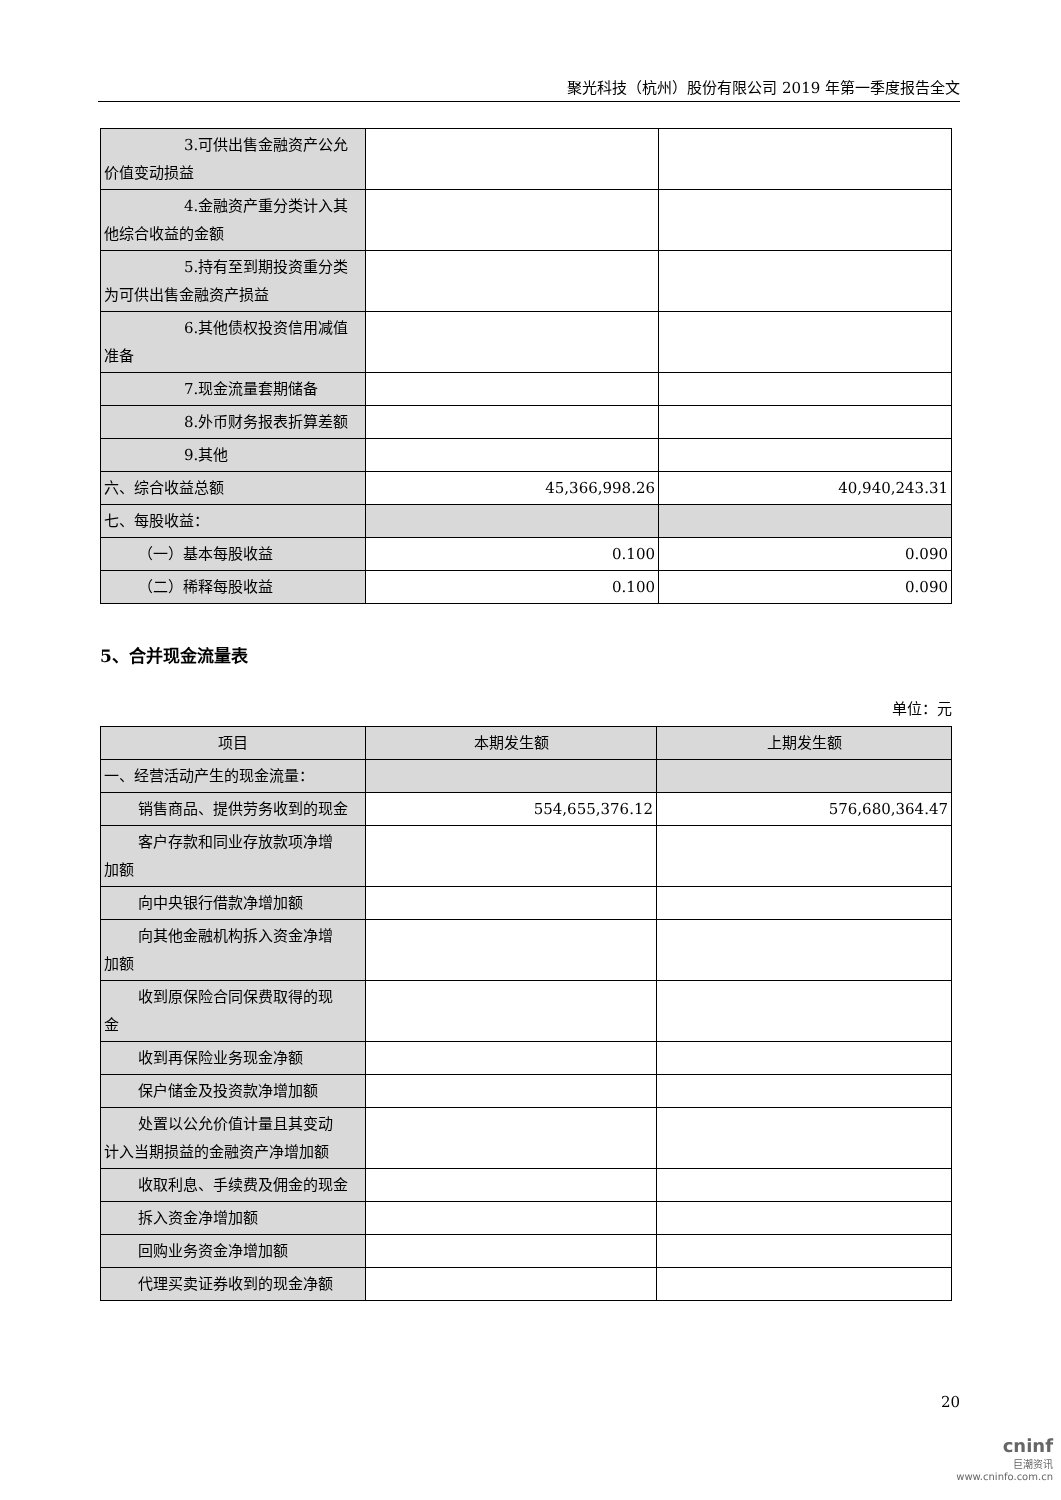聚光科技（杭州）股份有限公司 2019 年第一季度报告全文
| 3.可供出售金融资产公允 价值变动损益 | | |
| 4.金融资产重分类计入其 他综合收益的金额 | | |
| 5.持有至到期投资重分类 为可供出售金融资产损益 | | |
| 6.其他债权投资信用减值 准备 | | |
| 7.现金流量套期储备 | | |
| 8.外币财务报表折算差额 | | |
| 9.其他 | | |
| 六、综合收益总额 | 45,366,998.26 | 40,940,243.31 |
| 七、每股收益： | | |
| （一）基本每股收益 | 0.100 | 0.090 |
| （二）稀释每股收益 | 0.100 | 0.090 |
5、合并现金流量表
单位：元
| 项目 | 本期发生额 | 上期发生额 |
| --- | --- | --- |
| 一、经营活动产生的现金流量： | | |
| 销售商品、提供劳务收到的现金 | 554,655,376.12 | 576,680,364.47 |
| 客户存款和同业存放款项净增 加额 | | |
| 向中央银行借款净增加额 | | |
| 向其他金融机构拆入资金净增 加额 | | |
| 收到原保险合同保费取得的现 金 | | |
| 收到再保险业务现金净额 | | |
| 保户储金及投资款净增加额 | | |
| 处置以公允价值计量且其变动 计入当期损益的金融资产净增加额 | | |
| 收取利息、手续费及佣金的现金 | | |
| 拆入资金净增加额 | | |
| 回购业务资金净增加额 | | |
| 代理买卖证券收到的现金净额 | | |
20
cninf
巨潮资讯
www.cninfo.com.cn